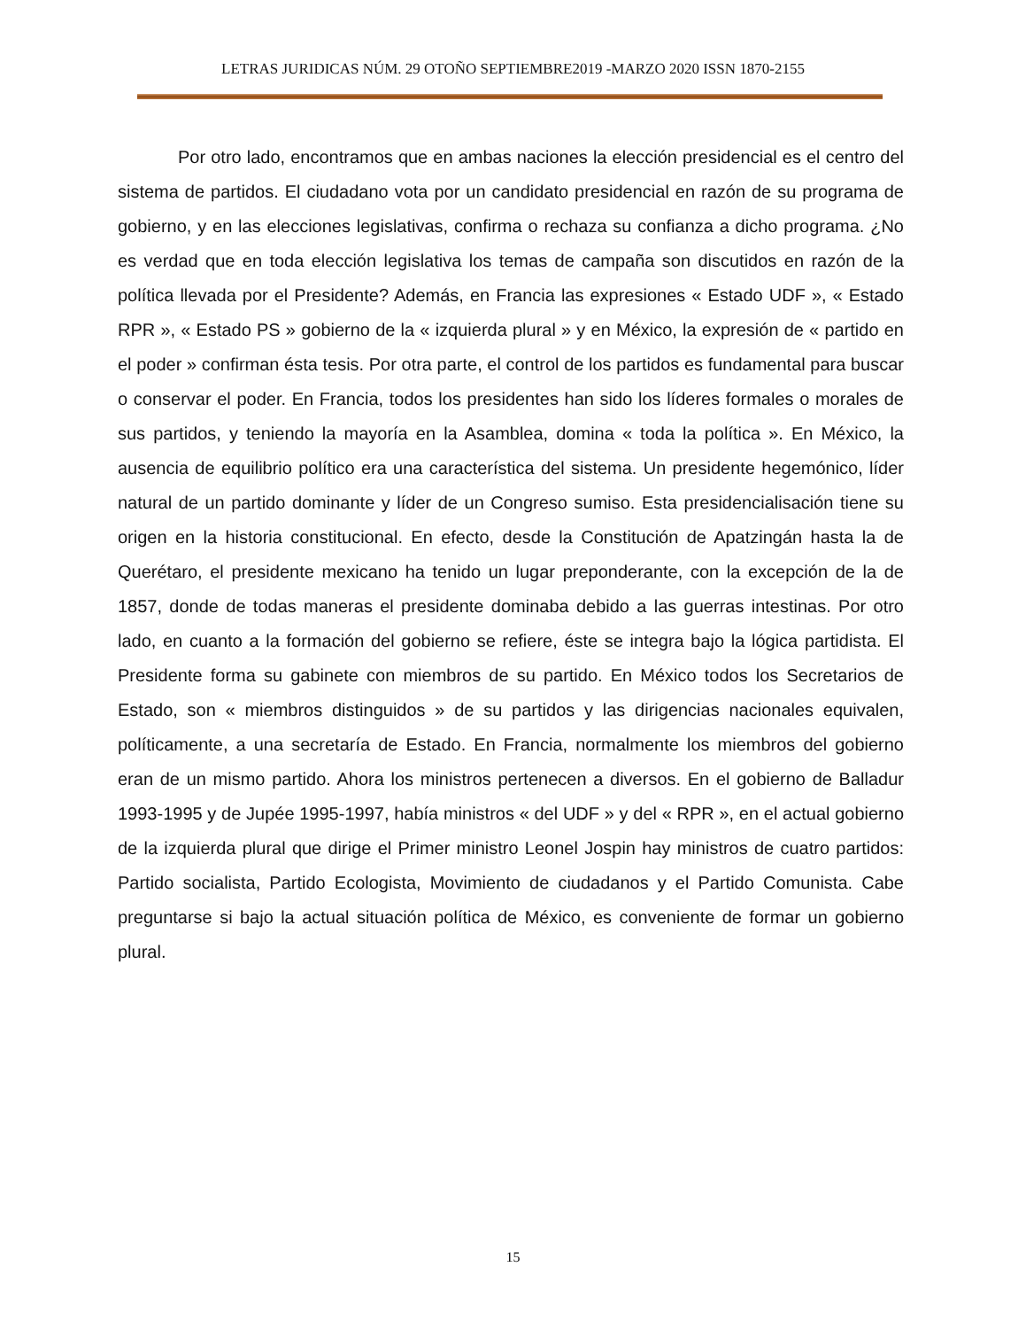LETRAS JURIDICAS NÚM. 29 OTOÑO SEPTIEMBRE2019 -MARZO 2020 ISSN 1870-2155
Por otro lado, encontramos que en ambas naciones la elección presidencial es el centro del sistema de partidos. El ciudadano vota por un candidato presidencial en razón de su programa de gobierno, y en las elecciones legislativas, confirma o rechaza su confianza a dicho programa. ¿No es verdad que en toda elección legislativa los temas de campaña son discutidos en razón de la política llevada por el Presidente? Además, en Francia las expresiones « Estado UDF », « Estado RPR », « Estado PS » gobierno de la « izquierda plural » y en México, la expresión de « partido en el poder » confirman ésta tesis. Por otra parte, el control de los partidos es fundamental para buscar o conservar el poder. En Francia, todos los presidentes han sido los líderes formales o morales de sus partidos, y teniendo la mayoría en la Asamblea, domina « toda la política ». En México, la ausencia de equilibrio político era una característica del sistema. Un presidente hegemónico, líder natural de un partido dominante y líder de un Congreso sumiso. Esta presidencialisación tiene su origen en la historia constitucional. En efecto, desde la Constitución de Apatzingán hasta la de Querétaro, el presidente mexicano ha tenido un lugar preponderante, con la excepción de la de 1857, donde de todas maneras el presidente dominaba debido a las guerras intestinas. Por otro lado, en cuanto a la formación del gobierno se refiere, éste se integra bajo la lógica partidista. El Presidente forma su gabinete con miembros de su partido. En México todos los Secretarios de Estado, son « miembros distinguidos » de su partidos y las dirigencias nacionales equivalen, políticamente, a una secretaría de Estado. En Francia, normalmente los miembros del gobierno eran de un mismo partido. Ahora los ministros pertenecen a diversos. En el gobierno de Balladur 1993-1995 y de Jupée 1995-1997, había ministros « del UDF » y del « RPR », en el actual gobierno de la izquierda plural que dirige el Primer ministro Leonel Jospin hay ministros de cuatro partidos: Partido socialista, Partido Ecologista, Movimiento de ciudadanos y el Partido Comunista. Cabe preguntarse si bajo la actual situación política de México, es conveniente de formar un gobierno plural.
15